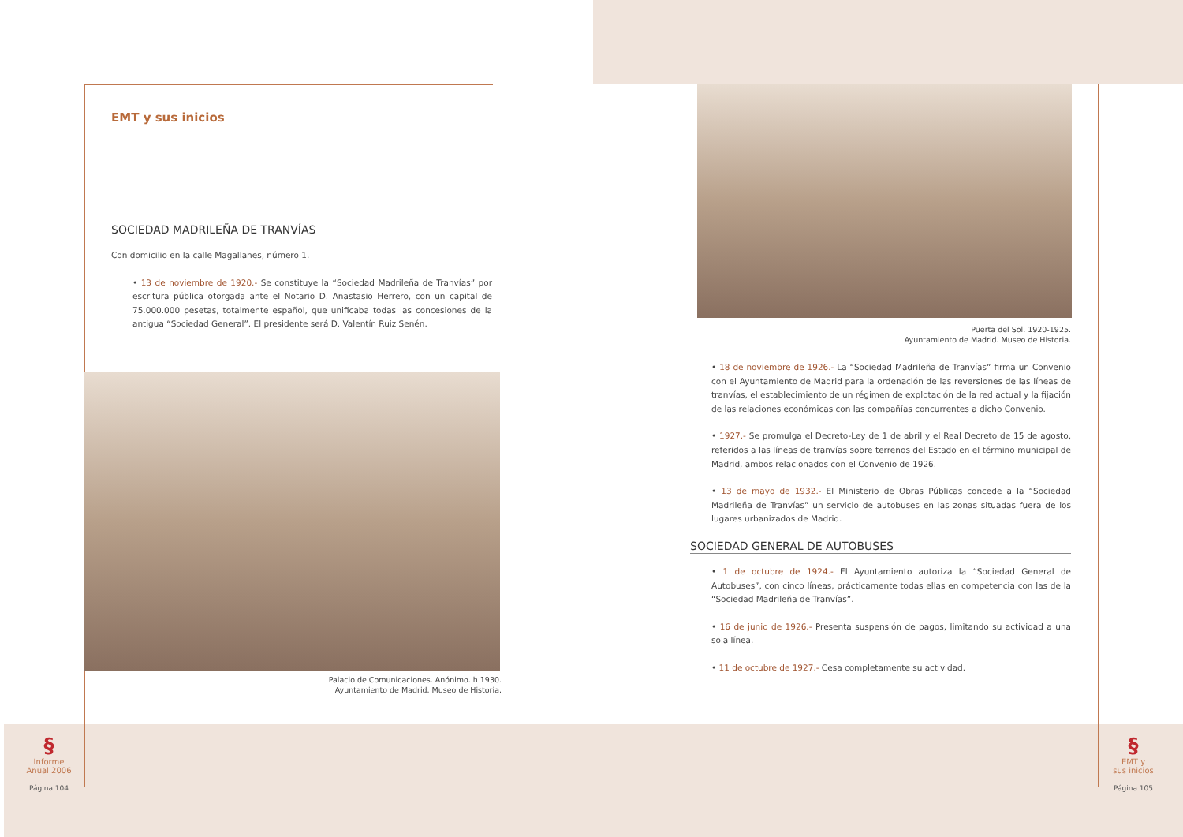EMT y sus inicios
SOCIEDAD MADRILEÑA DE TRANVÍAS
Con domicilio en la calle Magallanes, número 1.
• 13 de noviembre de 1920.- Se constituye la “Sociedad Madrileña de Tranvías” por escritura pública otorgada ante el Notario D. Anastasio Herrero, con un capital de 75.000.000 pesetas, totalmente español, que unificaba todas las concesiones de la antigua “Sociedad General”. El presidente será D. Valentín Ruiz Senén.
Palacio de Comunicaciones. Anónimo. h 1930.
Ayuntamiento de Madrid. Museo de Historia.
Puerta del Sol. 1920-1925.
Ayuntamiento de Madrid. Museo de Historia.
• 18 de noviembre de 1926.- La “Sociedad Madrileña de Tranvías” firma un Convenio con el Ayuntamiento de Madrid para la ordenación de las reversiones de las líneas de tranvías, el establecimiento de un régimen de explotación de la red actual y la fijación de las relaciones económicas con las compañías concurrentes a dicho Convenio.
• 1927.- Se promulga el Decreto-Ley de 1 de abril y el Real Decreto de 15 de agosto, referidos a las líneas de tranvías sobre terrenos del Estado en el término municipal de Madrid, ambos relacionados con el Convenio de 1926.
• 13 de mayo de 1932.- El Ministerio de Obras Públicas concede a la “Sociedad Madrileña de Tranvías” un servicio de autobuses en las zonas situadas fuera de los lugares urbanizados de Madrid.
SOCIEDAD GENERAL DE AUTOBUSES
• 1 de octubre de 1924.- El Ayuntamiento autoriza la “Sociedad General de Autobuses”, con cinco líneas, prácticamente todas ellas en competencia con las de la “Sociedad Madrileña de Tranvías”.
• 16 de junio de 1926.- Presenta suspensión de pagos, limitando su actividad a una sola línea.
• 11 de octubre de 1927.- Cesa completamente su actividad.
§
Informe
Anual 2006
Página 104
§
EMT y
sus inicios
Página 105